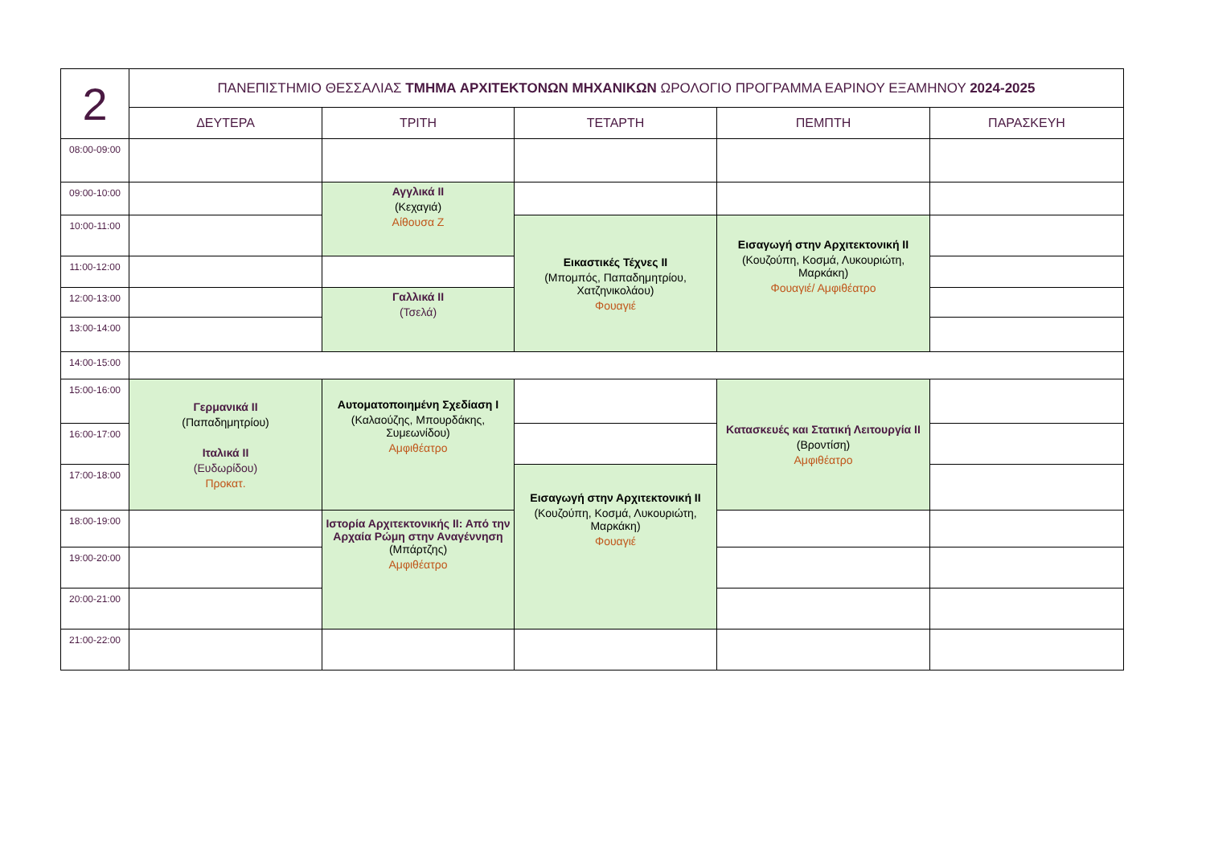| 2 | ΠΑΝΕΠΙΣΤΗΜΙΟ ΘΕΣΣΑΛΙΑΣ ΤΜΗΜΑ ΑΡΧΙΤΕΚΤΟΝΩΝ ΜΗΧΑΝΙΚΩΝ ΩΡΟΛΟΓΙΟ ΠΡΟΓΡΑΜΜΑ ΕΑΡΙΝΟΥ ΕΞΑΜΗΝΟΥ 2024-2025 | | | | |
| | ΔΕΥΤΕΡΑ | ΤΡΙΤΗ | ΤΕΤΑΡΤΗ | ΠΕΜΠΤΗ | ΠΑΡΑΣΚΕΥΗ |
| 08:00-09:00 | | | | | |
| 09:00-10:00 | | Αγγλικά ΙΙ (Κεχαγιά) Αίθουσα Ζ | | | |
| 10:00-11:00 | | | Εικαστικές Τέχνες ΙΙ (Μπομπός, Παπαδημητρίου, Χατζηνικολάου) Φουαγιέ | Εισαγωγή στην Αρχιτεκτονική ΙΙ (Κουζούπη, Κοσμά, Λυκουριώτη, Μαρκάκη) Φουαγιέ/ Αμφιθέατρο | |
| 11:00-12:00 | | | | | |
| 12:00-13:00 | | Γαλλικά ΙΙ (Τσελά) | | | |
| 13:00-14:00 | | | | | |
| 14:00-15:00 | | | | | |
| 15:00-16:00 | Γερμανικά ΙΙ (Παπαδημητρίου) Ιταλικά ΙΙ (Ευδωρίδου) Προκατ. | Αυτοματοποιημένη Σχεδίαση Ι (Καλαούζης, Μπουρδάκης, Συμεωνίδου) Αμφιθέατρο | | Κατασκευές και Στατική Λειτουργία ΙΙ (Βροντίση) Αμφιθέατρο | |
| 16:00-17:00 | | | | | |
| 17:00-18:00 | | | Εισαγωγή στην Αρχιτεκτονική ΙΙ (Κουζούπη, Κοσμά, Λυκουριώτη, Μαρκάκη) Φουαγιέ | | |
| 18:00-19:00 | | Ιστορία Αρχιτεκτονικής ΙΙ: Από την Αρχαία Ρώμη στην Αναγέννηση (Μπάρτζης) Αμφιθέατρο | | | |
| 19:00-20:00 | | | | | |
| 20:00-21:00 | | | | | |
| 21:00-22:00 | | | | | |